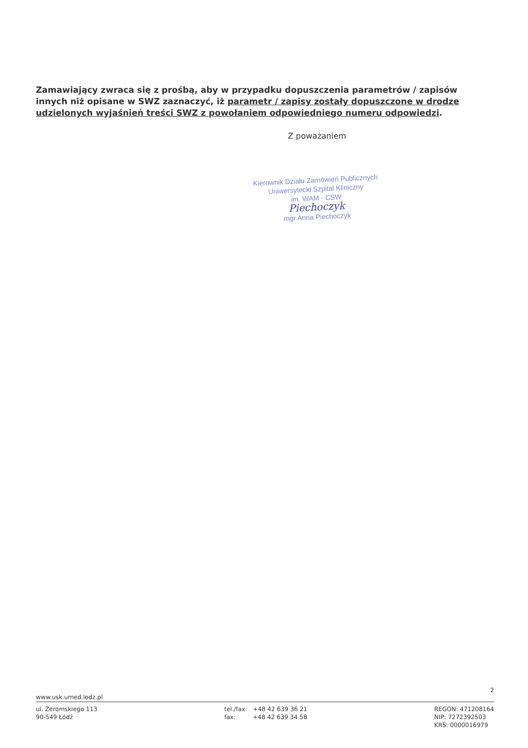Zamawiający zwraca się z prośbą, aby w przypadku dopuszczenia parametrów / zapisów innych niż opisane w SWZ zaznaczyć, iż parametr / zapisy zostały dopuszczone w drodze udzielonych wyjaśnień treści SWZ z powołaniem odpowiedniego numeru odpowiedzi.
Z poważaniem
Kierownik Działu Zamówień Publicznych
Uniwersytecki Szpital Kliniczny
im. WAM - CSW
Piechoczyk
mgr Anna Piechoczyk
2
www.usk.umed.lodz.pl
ul. Żeromskiego 113
90-549 Łódź
tel./fax: +48 42 639 36 21
fax: +48 42 639 34 58
REGON: 471208164
NIP: 7272392503
KRS: 0000016979